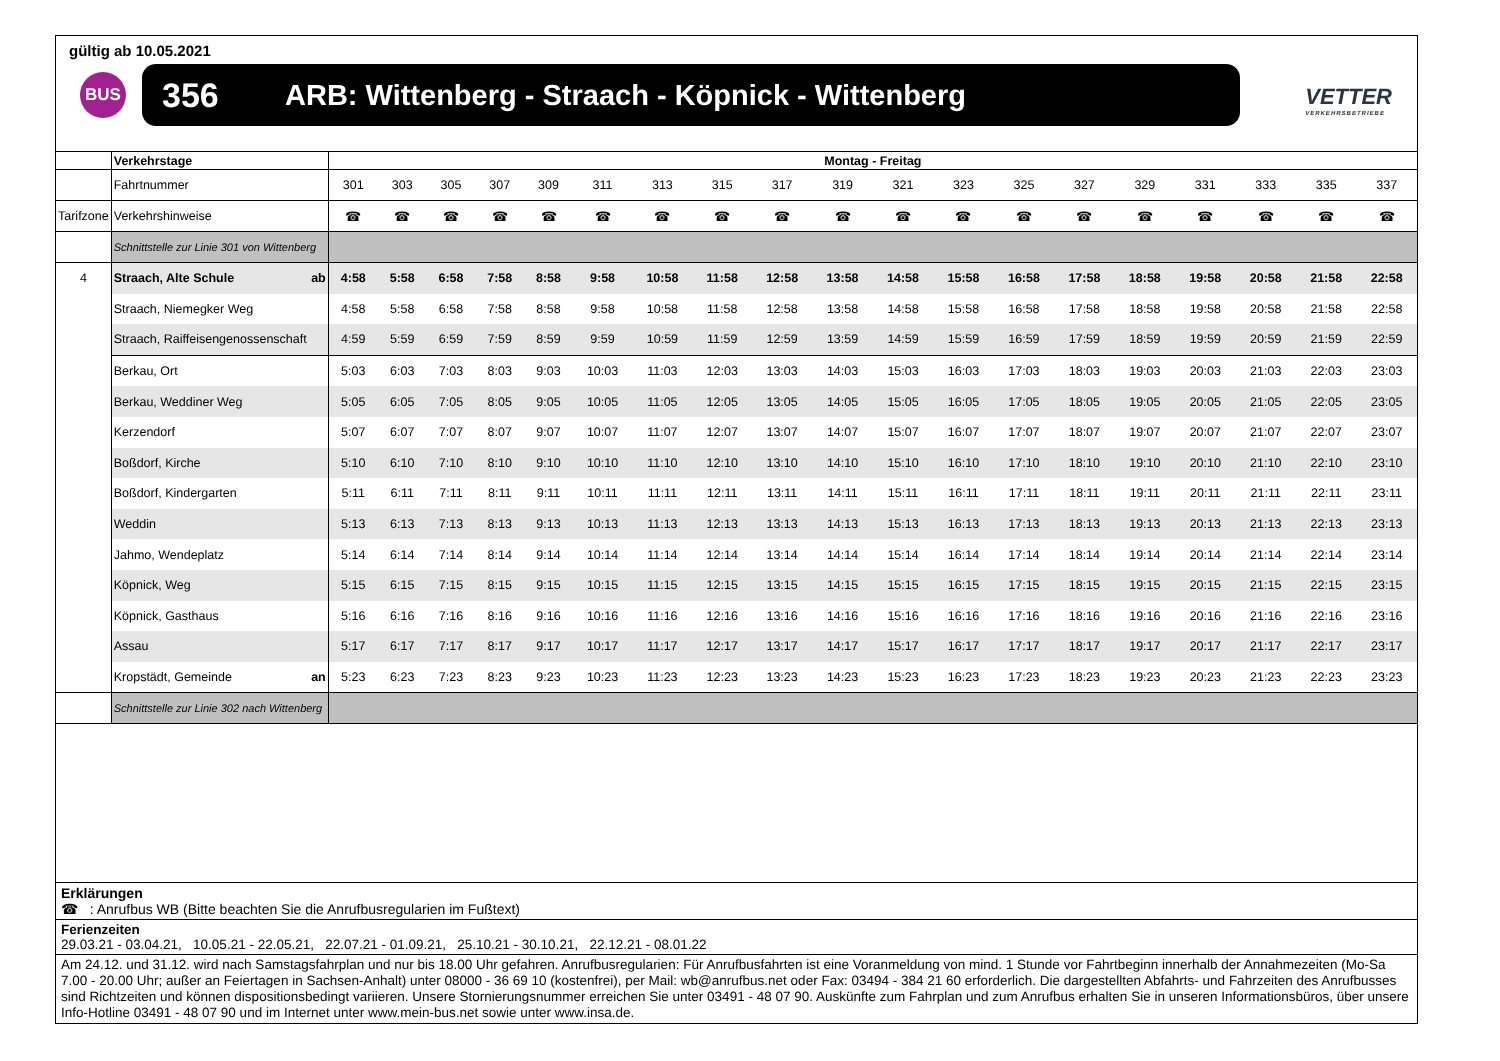gültig ab 10.05.2021
BUS 356 ARB: Wittenberg - Straach - Köpnick - Wittenberg
VETTER
VERKEHRSBETRIEBE
| | Verkehrstage | Montag - Freitag | | | | | | | | | | | | | | | | | | |
| | Fahrtnummer | 301 | 303 | 305 | 307 | 309 | 311 | 313 | 315 | 317 | 319 | 321 | 323 | 325 | 327 | 329 | 331 | 333 | 335 | 337 |
| Tarifzone | Verkehrshinweise | ☎ | ☎ | ☎ | ☎ | ☎ | ☎ | ☎ | ☎ | ☎ | ☎ | ☎ | ☎ | ☎ | ☎ | ☎ | ☎ | ☎ | ☎ | ☎ |
| | Schnittstelle zur Linie 301 von Wittenberg | | | | | | | | | | | | | | | | | | | |
| 4 | Straach, Alte Schule ab | 4:58 | 5:58 | 6:58 | 7:58 | 8:58 | 9:58 | 10:58 | 11:58 | 12:58 | 13:58 | 14:58 | 15:58 | 16:58 | 17:58 | 18:58 | 19:58 | 20:58 | 21:58 | 22:58 |
| | Straach, Niemegker Weg | 4:58 | 5:58 | 6:58 | 7:58 | 8:58 | 9:58 | 10:58 | 11:58 | 12:58 | 13:58 | 14:58 | 15:58 | 16:58 | 17:58 | 18:58 | 19:58 | 20:58 | 21:58 | 22:58 |
| | Straach, Raiffeisengenossenschaft | 4:59 | 5:59 | 6:59 | 7:59 | 8:59 | 9:59 | 10:59 | 11:59 | 12:59 | 13:59 | 14:59 | 15:59 | 16:59 | 17:59 | 18:59 | 19:59 | 20:59 | 21:59 | 22:59 |
| | Berkau, Ort | 5:03 | 6:03 | 7:03 | 8:03 | 9:03 | 10:03 | 11:03 | 12:03 | 13:03 | 14:03 | 15:03 | 16:03 | 17:03 | 18:03 | 19:03 | 20:03 | 21:03 | 22:03 | 23:03 |
| | Berkau, Weddiner Weg | 5:05 | 6:05 | 7:05 | 8:05 | 9:05 | 10:05 | 11:05 | 12:05 | 13:05 | 14:05 | 15:05 | 16:05 | 17:05 | 18:05 | 19:05 | 20:05 | 21:05 | 22:05 | 23:05 |
| | Kerzendorf | 5:07 | 6:07 | 7:07 | 8:07 | 9:07 | 10:07 | 11:07 | 12:07 | 13:07 | 14:07 | 15:07 | 16:07 | 17:07 | 18:07 | 19:07 | 20:07 | 21:07 | 22:07 | 23:07 |
| | Boßdorf, Kirche | 5:10 | 6:10 | 7:10 | 8:10 | 9:10 | 10:10 | 11:10 | 12:10 | 13:10 | 14:10 | 15:10 | 16:10 | 17:10 | 18:10 | 19:10 | 20:10 | 21:10 | 22:10 | 23:10 |
| | Boßdorf, Kindergarten | 5:11 | 6:11 | 7:11 | 8:11 | 9:11 | 10:11 | 11:11 | 12:11 | 13:11 | 14:11 | 15:11 | 16:11 | 17:11 | 18:11 | 19:11 | 20:11 | 21:11 | 22:11 | 23:11 |
| | Weddin | 5:13 | 6:13 | 7:13 | 8:13 | 9:13 | 10:13 | 11:13 | 12:13 | 13:13 | 14:13 | 15:13 | 16:13 | 17:13 | 18:13 | 19:13 | 20:13 | 21:13 | 22:13 | 23:13 |
| | Jahmo, Wendeplatz | 5:14 | 6:14 | 7:14 | 8:14 | 9:14 | 10:14 | 11:14 | 12:14 | 13:14 | 14:14 | 15:14 | 16:14 | 17:14 | 18:14 | 19:14 | 20:14 | 21:14 | 22:14 | 23:14 |
| | Köpnick, Weg | 5:15 | 6:15 | 7:15 | 8:15 | 9:15 | 10:15 | 11:15 | 12:15 | 13:15 | 14:15 | 15:15 | 16:15 | 17:15 | 18:15 | 19:15 | 20:15 | 21:15 | 22:15 | 23:15 |
| | Köpnick, Gasthaus | 5:16 | 6:16 | 7:16 | 8:16 | 9:16 | 10:16 | 11:16 | 12:16 | 13:16 | 14:16 | 15:16 | 16:16 | 17:16 | 18:16 | 19:16 | 20:16 | 21:16 | 22:16 | 23:16 |
| | Assau | 5:17 | 6:17 | 7:17 | 8:17 | 9:17 | 10:17 | 11:17 | 12:17 | 13:17 | 14:17 | 15:17 | 16:17 | 17:17 | 18:17 | 19:17 | 20:17 | 21:17 | 22:17 | 23:17 |
| | Kropstädt, Gemeinde an | 5:23 | 6:23 | 7:23 | 8:23 | 9:23 | 10:23 | 11:23 | 12:23 | 13:23 | 14:23 | 15:23 | 16:23 | 17:23 | 18:23 | 19:23 | 20:23 | 21:23 | 22:23 | 23:23 |
| | Schnittstelle zur Linie 302 nach Wittenberg | | | | | | | | | | | | | | | | | | | |
Erklärungen
☎ : Anrufbus WB (Bitte beachten Sie die Anrufbusregularien im Fußtext)
Ferienzeiten
29.03.21 - 03.04.21, 10.05.21 - 22.05.21, 22.07.21 - 01.09.21, 25.10.21 - 30.10.21, 22.12.21 - 08.01.22
Am 24.12. und 31.12. wird nach Samstagsfahrplan und nur bis 18.00 Uhr gefahren. Anrufbusregularien: Für Anrufbusfahrten ist eine Voranmeldung von mind. 1 Stunde vor Fahrtbeginn innerhalb der Annahmezeiten (Mo-Sa 7.00 - 20.00 Uhr; außer an Feiertagen in Sachsen-Anhalt) unter 08000 - 36 69 10 (kostenfrei), per Mail: wb@anrufbus.net oder Fax: 03494 - 384 21 60 erforderlich. Die dargestellten Abfahrts- und Fahrzeiten des Anrufbusses sind Richtzeiten und können dispositionsbedingt variieren. Unsere Stornierungsnummer erreichen Sie unter 03491 - 48 07 90. Auskünfte zum Fahrplan und zum Anrufbus erhalten Sie in unseren Informationsbüros, über unsere Info-Hotline 03491 - 48 07 90 und im Internet unter www.mein-bus.net sowie unter www.insa.de.